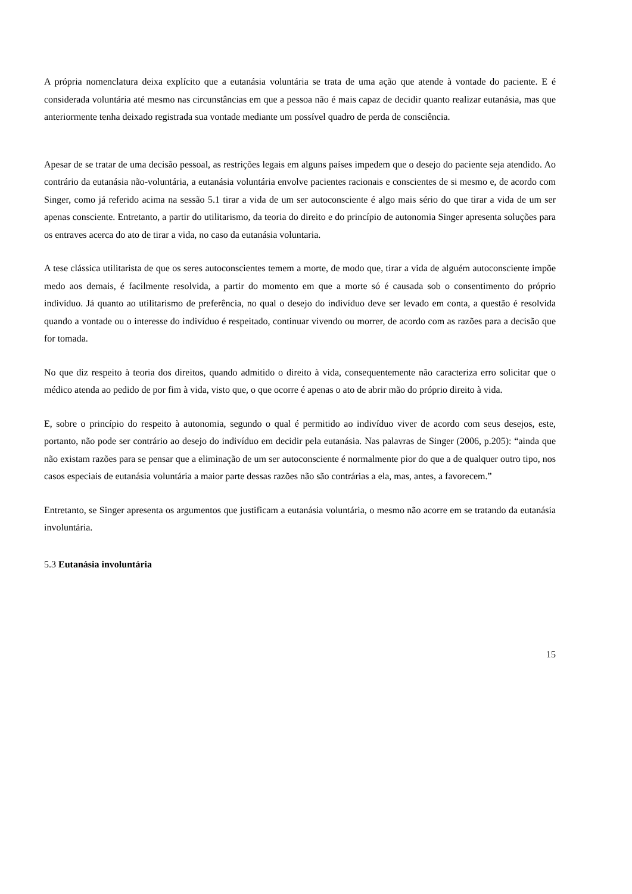A própria nomenclatura deixa explícito que a eutanásia voluntária se trata de uma ação que atende à vontade do paciente. E é considerada voluntária até mesmo nas circunstâncias em que a pessoa não é mais capaz de decidir quanto realizar eutanásia, mas que anteriormente tenha deixado registrada sua vontade mediante um possível quadro de perda de consciência.
Apesar de se tratar de uma decisão pessoal, as restrições legais em alguns países impedem que o desejo do paciente seja atendido. Ao contrário da eutanásia não-voluntária, a eutanásia voluntária envolve pacientes racionais e conscientes de si mesmo e, de acordo com Singer, como já referido acima na sessão 5.1 tirar a vida de um ser autoconsciente é algo mais sério do que tirar a vida de um ser apenas consciente. Entretanto, a partir do utilitarismo, da teoria do direito e do princípio de autonomia Singer apresenta soluções para os entraves acerca do ato de tirar a vida, no caso da eutanásia voluntaria.
A tese clássica utilitarista de que os seres autoconscientes temem a morte, de modo que, tirar a vida de alguém autoconsciente impõe medo aos demais, é facilmente resolvida, a partir do momento em que a morte só é causada sob o consentimento do próprio indivíduo. Já quanto ao utilitarismo de preferência, no qual o desejo do indivíduo deve ser levado em conta, a questão é resolvida quando a vontade ou o interesse do indivíduo é respeitado, continuar vivendo ou morrer, de acordo com as razões para a decisão que for tomada.
No que diz respeito à teoria dos direitos, quando admitido o direito à vida, consequentemente não caracteriza erro solicitar que o médico atenda ao pedido de por fim à vida, visto que, o que ocorre é apenas o ato de abrir mão do próprio direito à vida.
E, sobre o princípio do respeito à autonomia, segundo o qual é permitido ao indivíduo viver de acordo com seus desejos, este, portanto, não pode ser contrário ao desejo do indivíduo em decidir pela eutanásia. Nas palavras de Singer (2006, p.205): “ainda que não existam razões para se pensar que a eliminação de um ser autoconsciente é normalmente pior do que a de qualquer outro tipo, nos casos especiais de eutanásia voluntária a maior parte dessas razões não são contrárias a ela, mas, antes, a favorecem.”
Entretanto, se Singer apresenta os argumentos que justificam a eutanásia voluntária, o mesmo não acorre em se tratando da eutanásia involuntária.
5.3 Eutanásia involuntária
15